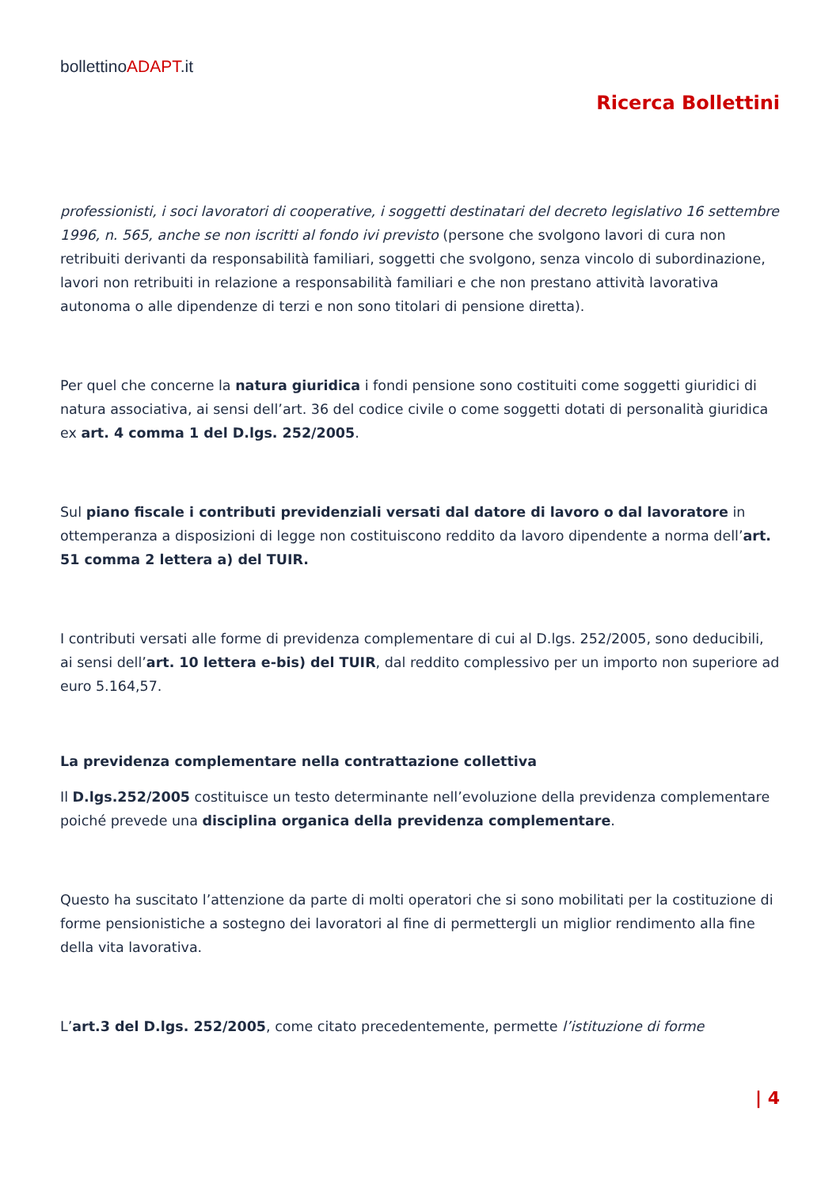bollettinoADAPT.it
Ricerca Bollettini
professionisti, i soci lavoratori di cooperative, i soggetti destinatari del decreto legislativo 16 settembre 1996, n. 565, anche se non iscritti al fondo ivi previsto (persone che svolgono lavori di cura non retribuiti derivanti da responsabilità familiari, soggetti che svolgono, senza vincolo di subordinazione, lavori non retribuiti in relazione a responsabilità familiari e che non prestano attività lavorativa autonoma o alle dipendenze di terzi e non sono titolari di pensione diretta).
Per quel che concerne la natura giuridica i fondi pensione sono costituiti come soggetti giuridici di natura associativa, ai sensi dell’art. 36 del codice civile o come soggetti dotati di personalità giuridica ex art. 4 comma 1 del D.lgs. 252/2005.
Sul piano fiscale i contributi previdenziali versati dal datore di lavoro o dal lavoratore in ottemperanza a disposizioni di legge non costituiscono reddito da lavoro dipendente a norma dell’art. 51 comma 2 lettera a) del TUIR.
I contributi versati alle forme di previdenza complementare di cui al D.lgs. 252/2005, sono deducibili, ai sensi dell’art. 10 lettera e-bis) del TUIR, dal reddito complessivo per un importo non superiore ad euro 5.164,57.
La previdenza complementare nella contrattazione collettiva
Il D.lgs.252/2005 costituisce un testo determinante nell’evoluzione della previdenza complementare poiché prevede una disciplina organica della previdenza complementare.
Questo ha suscitato l’attenzione da parte di molti operatori che si sono mobilitati per la costituzione di forme pensionistiche a sostegno dei lavoratori al fine di permettergli un miglior rendimento alla fine della vita lavorativa.
L’art.3 del D.lgs. 252/2005, come citato precedentemente, permette l’istituzione di forme
| 4